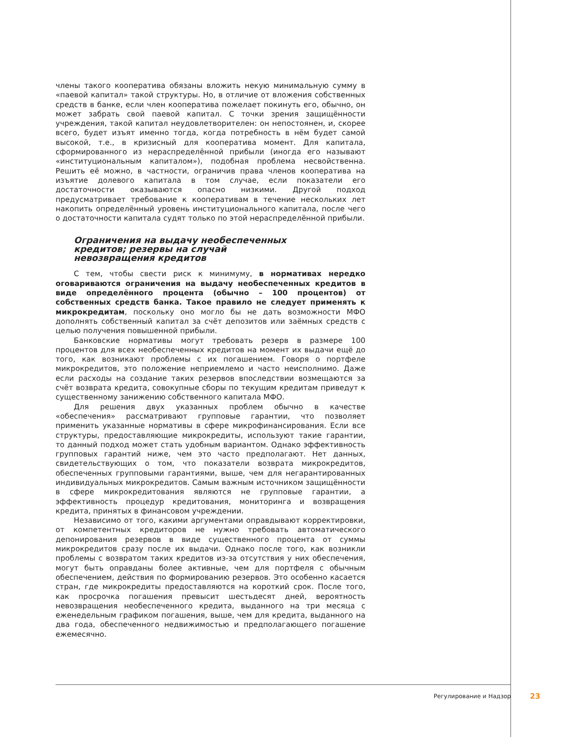члены такого кооператива обязаны вложить некую минимальную сумму в «паевой капитал» такой структуры. Но, в отличие от вложения собственных средств в банке, если член кооператива пожелает покинуть его, обычно, он может забрать свой паевой капитал. С точки зрения защищённости учреждения, такой капитал неудовлетворителен: он непостоянен, и, скорее всего, будет изъят именно тогда, когда потребность в нём будет самой высокой, т.е., в кризисный для кооператива момент. Для капитала, сформированного из нераспределённой прибыли (иногда его называют «институциональным капиталом»), подобная проблема несвойственна. Решить её можно, в частности, ограничив права членов кооператива на изъятие долевого капитала в том случае, если показатели его достаточности оказываются опасно низкими. Другой подход предусматривает требование к кооперативам в течение нескольких лет накопить определённый уровень институционального капитала, после чего о достаточности капитала судят только по этой нераспределённой прибыли.
Ограничения на выдачу необеспеченных
кредитов; резервы на случай
невозвращения кредитов
С тем, чтобы свести риск к минимуму, в нормативах нередко оговариваются ограничения на выдачу необеспеченных кредитов в виде определённого процента (обычно – 100 процентов) от собственных средств банка. Такое правило не следует применять к микрокредитам, поскольку оно могло бы не дать возможности МФО дополнять собственный капитал за счёт депозитов или заёмных средств с целью получения повышенной прибыли.
Банковские нормативы могут требовать резерв в размере 100 процентов для всех необеспеченных кредитов на момент их выдачи ещё до того, как возникают проблемы с их погашением. Говоря о портфеле микрокредитов, это положение неприемлемо и часто неисполнимо. Даже если расходы на создание таких резервов впоследствии возмещаются за счёт возврата кредита, совокупные сборы по текущим кредитам приведут к существенному занижению собственного капитала МФО.
Для решения двух указанных проблем обычно в качестве «обеспечения» рассматривают групповые гарантии, что позволяет применить указанные нормативы в сфере микрофинансирования. Если все структуры, предоставляющие микрокредиты, используют такие гарантии, то данный подход может стать удобным вариантом. Однако эффективность групповых гарантий ниже, чем это часто предполагают. Нет данных, свидетельствующих о том, что показатели возврата микрокредитов, обеспеченных групповыми гарантиями, выше, чем для негарантированных индивидуальных микрокредитов. Самым важным источником защищённости в сфере микрокредитования являются не групповые гарантии, а эффективность процедур кредитования, мониторинга и возвращения кредита, принятых в финансовом учреждении.
Независимо от того, какими аргументами оправдывают корректировки, от компетентных кредиторов не нужно требовать автоматического депонирования резервов в виде существенного процента от суммы микрокредитов сразу после их выдачи. Однако после того, как возникли проблемы с возвратом таких кредитов из-за отсутствия у них обеспечения, могут быть оправданы более активные, чем для портфеля с обычным обеспечением, действия по формированию резервов. Это особенно касается стран, где микрокредиты предоставляются на короткий срок. После того, как просрочка погашения превысит шестьдесят дней, вероятность невозвращения необеспеченного кредита, выданного на три месяца с еженедельным графиком погашения, выше, чем для кредита, выданного на два года, обеспеченного недвижимостью и предполагающего погашение ежемесячно.
Регулирование и Надзор 23